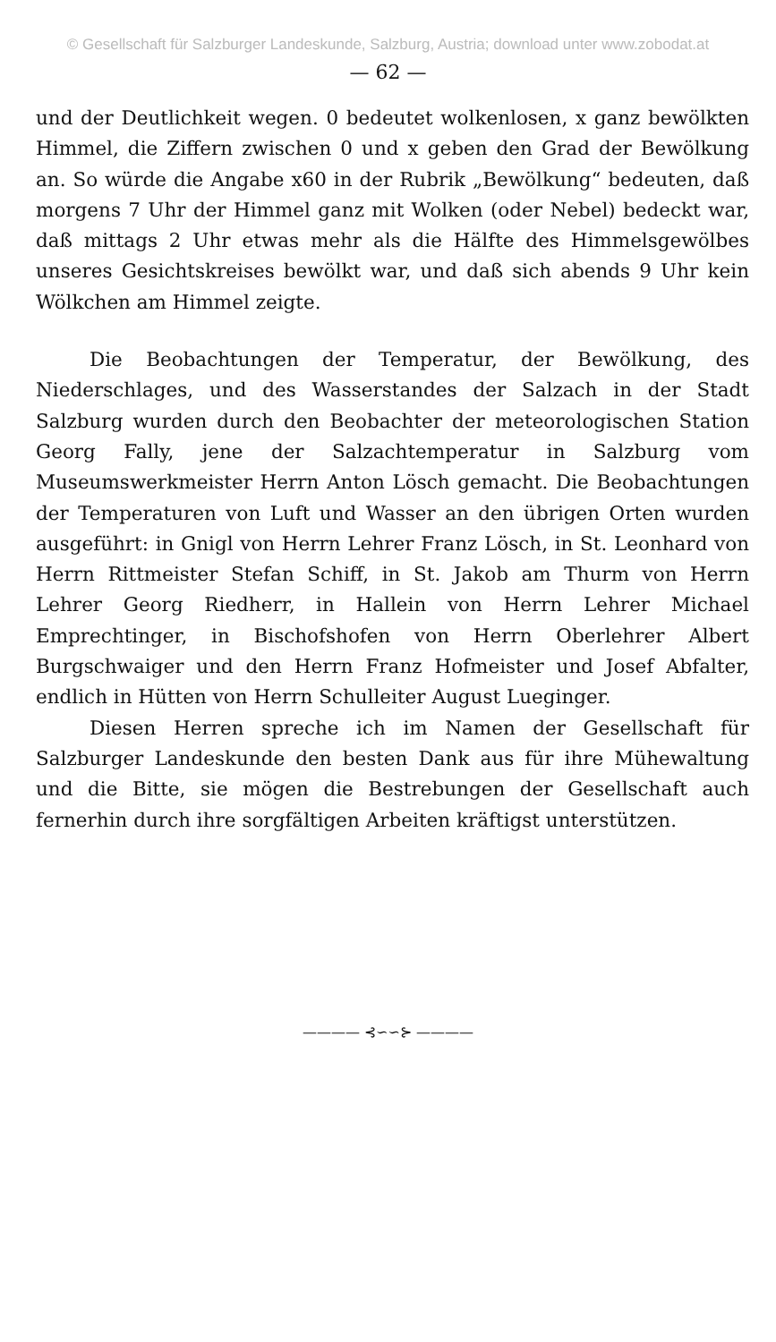© Gesellschaft für Salzburger Landeskunde, Salzburg, Austria; download unter www.zobodat.at
— 62 —
und der Deutlichkeit wegen. 0 bedeutet wolkenlosen, x ganz bewölkten Himmel, die Ziffern zwischen 0 und x geben den Grad der Bewölkung an. So würde die Angabe x60 in der Rubrik „Bewölkung“ bedeuten, daß morgens 7 Uhr der Himmel ganz mit Wolken (oder Nebel) bedeckt war, daß mittags 2 Uhr etwas mehr als die Hälfte des Himmelsgewölbes unseres Gesichtskreises bewölkt war, und daß sich abends 9 Uhr kein Wölkchen am Himmel zeigte.
Die Beobachtungen der Temperatur, der Bewölkung, des Niederschlages, und des Wasserstandes der Salzach in der Stadt Salzburg wurden durch den Beobachter der meteorologischen Station Georg Fally, jene der Salzachtemperatur in Salzburg vom Museumswerkmeister Herrn Anton Lösch gemacht. Die Beobachtungen der Temperaturen von Luft und Wasser an den übrigen Orten wurden ausgeführt: in Gnigl von Herrn Lehrer Franz Lösch, in St. Leonhard von Herrn Rittmeister Stefan Schiff, in St. Jakob am Thurm von Herrn Lehrer Georg Riedherr, in Hallein von Herrn Lehrer Michael Emprechtinger, in Bischofshofen von Herrn Oberlehrer Albert Burgschwaiger und den Herrn Franz Hofmeister und Josef Abfalter, endlich in Hütten von Herrn Schulleiter August Lueginger.
Diesen Herren spreche ich im Namen der Gesellschaft für Salzburger Landeskunde den besten Dank aus für ihre Mühewaltung und die Bitte, sie mögen die Bestrebungen der Gesellschaft auch fernerhin durch ihre sorgfältigen Arbeiten kräftigst unterstützen.
———— ⊰∽∽⊱ ————